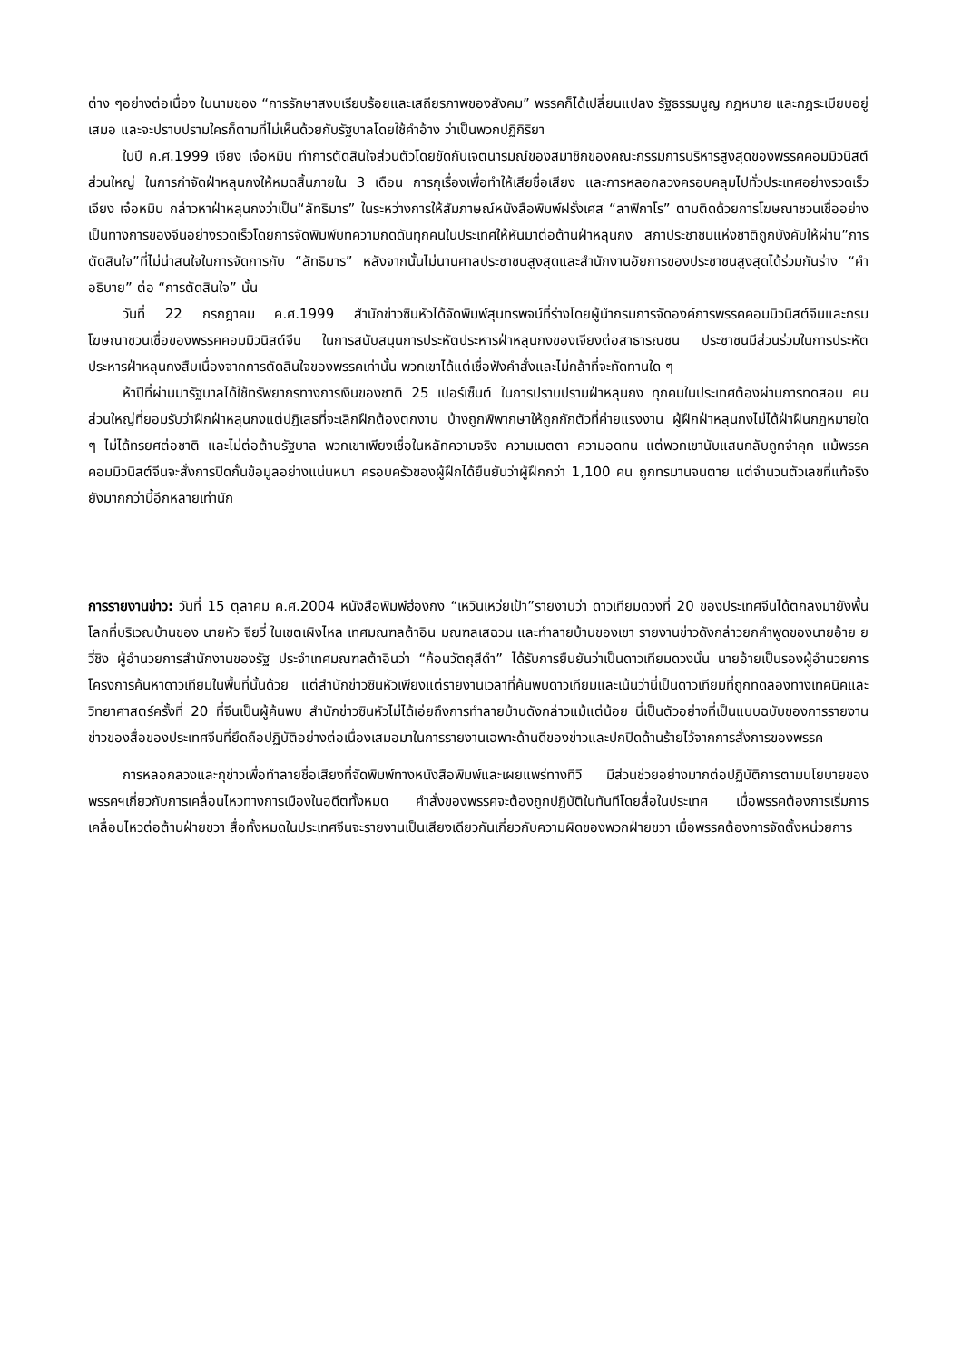ต่าง ๆอย่างต่อเนื่อง ในนามของ “การรักษาสงบเรียบร้อยและเสถียรภาพของสังคม” พรรคก็ได้เปลี่ยนแปลง รัฐธรรมนูญ กฎหมาย และกฎระเบียบอยู่เสมอ และจะปราบปรามใครก็ตามที่ไม่เห็นด้วยกับรัฐบาลโดยใช้คำอ้าง ว่าเป็นพวกปฏิกิริยา
ในปี ค.ศ.1999 เจียง เจ๋อหมิน ทำการตัดสินใจส่วนตัวโดยขัดกับเจตนารมณ์ของสมาชิกของคณะกรรมการบริหารสูงสุดของพรรคคอมมิวนิสต์ส่วนใหญ่ ในการกำจัดฝ่าหลุนกงให้หมดสิ้นภายใน 3 เดือน การกุเรื่องเพื่อทำให้เสียชื่อเสียง และการหลอกลวงครอบคลุมไปทั่วประเทศอย่างรวดเร็ว เจียง เจ๋อหมิน กล่าวหาฝ่าหลุนกงว่าเป็น“ลัทธิมาร” ในระหว่างการให้สัมภาษณ์หนังสือพิมพ์ฝรั่งเศส “ลาฟิกาโร” ตามติดด้วยการโฆษณาชวนเชื่ออย่างเป็นทางการของจีนอย่างรวดเร็วโดยการจัดพิมพ์บทความกดดันทุกคนในประเทศให้หันมาต่อต้านฝ่าหลุนกง สภาประชาชนแห่งชาติถูกบังคับให้ผ่าน”การตัดสินใจ”ที่ไม่น่าสนใจในการจัดการกับ “ลัทธิมาร” หลังจากนั้นไม่นานศาลประชาชนสูงสุดและสำนักงานอัยการของประชาชนสูงสุดได้ร่วมกันร่าง “คำอธิบาย” ต่อ “การตัดสินใจ” นั้น
วันที่ 22 กรกฎาคม ค.ศ.1999 สำนักข่าวซินหัวได้จัดพิมพ์สุนทรพจน์ที่ร่างโดยผู้นำกรมการจัดองค์การพรรคคอมมิวนิสต์จีนและกรมโฆษณาชวนเชื่อของพรรคคอมมิวนิสต์จีน ในการสนับสนุนการประหัตประหารฝ่าหลุนกงของเจียงต่อสาธารณชน ประชาชนมีส่วนร่วมในการประหัตประหารฝ่าหลุนกงสืบเนื่องจากการตัดสินใจของพรรคเท่านั้น พวกเขาได้แต่เชื่อฟังคำสั่งและไม่กล้าที่จะทัดทานใด ๆ
ห้าปีที่ผ่านมารัฐบาลได้ใช้ทรัพยากรทางการเงินของชาติ 25 เปอร์เซ็นต์ ในการปราบปรามฝ่าหลุนกง ทุกคนในประเทศต้องผ่านการทดสอบ คนส่วนใหญ่ที่ยอมรับว่าฝึกฝ่าหลุนกงแต่ปฏิเสธที่จะเลิกฝึกต้องตกงาน บ้างถูกพิพากษาให้ถูกกักตัวที่ค่ายแรงงาน ผู้ฝึกฝ่าหลุนกงไม่ได้ฝ่าฝืนกฎหมายใด ๆ ไม่ได้ทรยศต่อชาติ และไม่ต่อต้านรัฐบาล พวกเขาเพียงเชื่อในหลักความจริง ความเมตตา ความอดทน แต่พวกเขานับแสนกลับถูกจำคุก แม้พรรคคอมมิวนิสต์จีนจะสั่งการปิดกั้นข้อมูลอย่างแน่นหนา ครอบครัวของผู้ฝึกได้ยืนยันว่าผู้ฝึกกว่า 1,100 คน ถูกทรมานจนตาย แต่จำนวนตัวเลขที่แท้จริงยังมากกว่านี้อีกหลายเท่านัก
การรายงานข่าว: วันที่ 15 ตุลาคม ค.ศ.2004 หนังสือพิมพ์ฮ่องกง “เหวินเหว่ยเป้า”รายงานว่า ดาวเทียมดวงที่ 20 ของประเทศจีนได้ตกลงมายังพื้นโลกที่บริเวณบ้านของ นายหัว จียวี่ ในเขตเผิงไหล เทศมณฑลต้าอิน มณฑลเสฉวน และทำลายบ้านของเขา รายงานข่าวดังกล่าวยกคำพูดของนายอ้าย ยวี่ชิง ผู้อำนวยการสำนักงานของรัฐ ประจำเทศมณฑลต้าอินว่า “ก้อนวัตถุสีดำ” ได้รับการยืนยันว่าเป็นดาวเทียมดวงนั้น นายอ้ายเป็นรองผู้อำนวยการโครงการค้นหาดาวเทียมในพื้นที่นั้นด้วย แต่สำนักข่าวซินหัวเพียงแต่รายงานเวลาที่ค้นพบดาวเทียมและเน้นว่านี่เป็นดาวเทียมที่ถูกทดลองทางเทคนิคและวิทยาศาสตร์ครั้งที่ 20 ที่จีนเป็นผู้ค้นพบ สำนักข่าวซินหัวไม่ได้เอ่ยถึงการทำลายบ้านดังกล่าวแม้แต่น้อย นี่เป็นตัวอย่างที่เป็นแบบฉบับของการรายงานข่าวของสื่อของประเทศจีนที่ยึดถือปฏิบัติอย่างต่อเนื่องเสมอมาในการรายงานเฉพาะด้านดีของข่าวและปกปิดด้านร้ายไว้จากการสั่งการของพรรค
การหลอกลวงและกุข่าวเพื่อทำลายชื่อเสียงที่จัดพิมพ์ทางหนังสือพิมพ์และเผยแพร่ทางทีวี มีส่วนช่วยอย่างมากต่อปฏิบัติการตามนโยบายของพรรคฯเกี่ยวกับการเคลื่อนไหวทางการเมืองในอดีตทั้งหมด คำสั่งของพรรคจะต้องถูกปฏิบัติในทันทีโดยสื่อในประเทศ เมื่อพรรคต้องการเริ่มการเคลื่อนไหวต่อต้านฝ่ายขวา สื่อทั้งหมดในประเทศจีนจะรายงานเป็นเสียงเดียวกันเกี่ยวกับความผิดของพวกฝ่ายขวา เมื่อพรรคต้องการจัดตั้งหน่วยการ